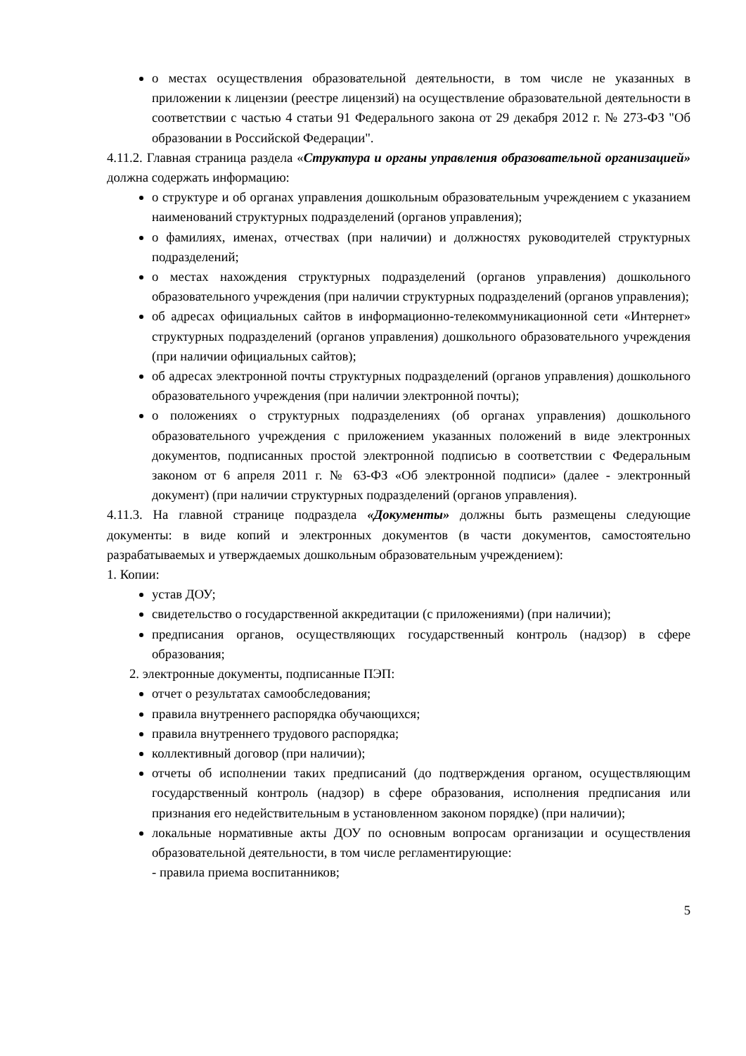о местах осуществления образовательной деятельности, в том числе не указанных в приложении к лицензии (реестре лицензий) на осуществление образовательной деятельности в соответствии с частью 4 статьи 91 Федерального закона от 29 декабря 2012 г. № 273-ФЗ "Об образовании в Российской Федерации".
4.11.2. Главная страница раздела «Структура и органы управления образовательной организацией» должна содержать информацию:
о структуре и об органах управления дошкольным образовательным учреждением с указанием наименований структурных подразделений (органов управления);
о фамилиях, именах, отчествах (при наличии) и должностях руководителей структурных подразделений;
о местах нахождения структурных подразделений (органов управления) дошкольного образовательного учреждения (при наличии структурных подразделений (органов управления);
об адресах официальных сайтов в информационно-телекоммуникационной сети «Интернет» структурных подразделений (органов управления) дошкольного образовательного учреждения (при наличии официальных сайтов);
об адресах электронной почты структурных подразделений (органов управления) дошкольного образовательного учреждения (при наличии электронной почты);
о положениях о структурных подразделениях (об органах управления) дошкольного образовательного учреждения с приложением указанных положений в виде электронных документов, подписанных простой электронной подписью в соответствии с Федеральным законом от 6 апреля 2011 г. № 63-ФЗ «Об электронной подписи» (далее - электронный документ) (при наличии структурных подразделений (органов управления).
4.11.3. На главной странице подраздела «Документы» должны быть размещены следующие документы: в виде копий и электронных документов (в части документов, самостоятельно разрабатываемых и утверждаемых дошкольным образовательным учреждением):
1. Копии:
устав ДОУ;
свидетельство о государственной аккредитации (с приложениями) (при наличии);
предписания органов, осуществляющих государственный контроль (надзор) в сфере образования;
2. электронные документы, подписанные ПЭП:
отчет о результатах самообследования;
правила внутреннего распорядка обучающихся;
правила внутреннего трудового распорядка;
коллективный договор (при наличии);
отчеты об исполнении таких предписаний (до подтверждения органом, осуществляющим государственный контроль (надзор) в сфере образования, исполнения предписания или признания его недействительным в установленном законом порядке) (при наличии);
локальные нормативные акты ДОУ по основным вопросам организации и осуществления образовательной деятельности, в том числе регламентирующие:
- правила приема воспитанников;
5